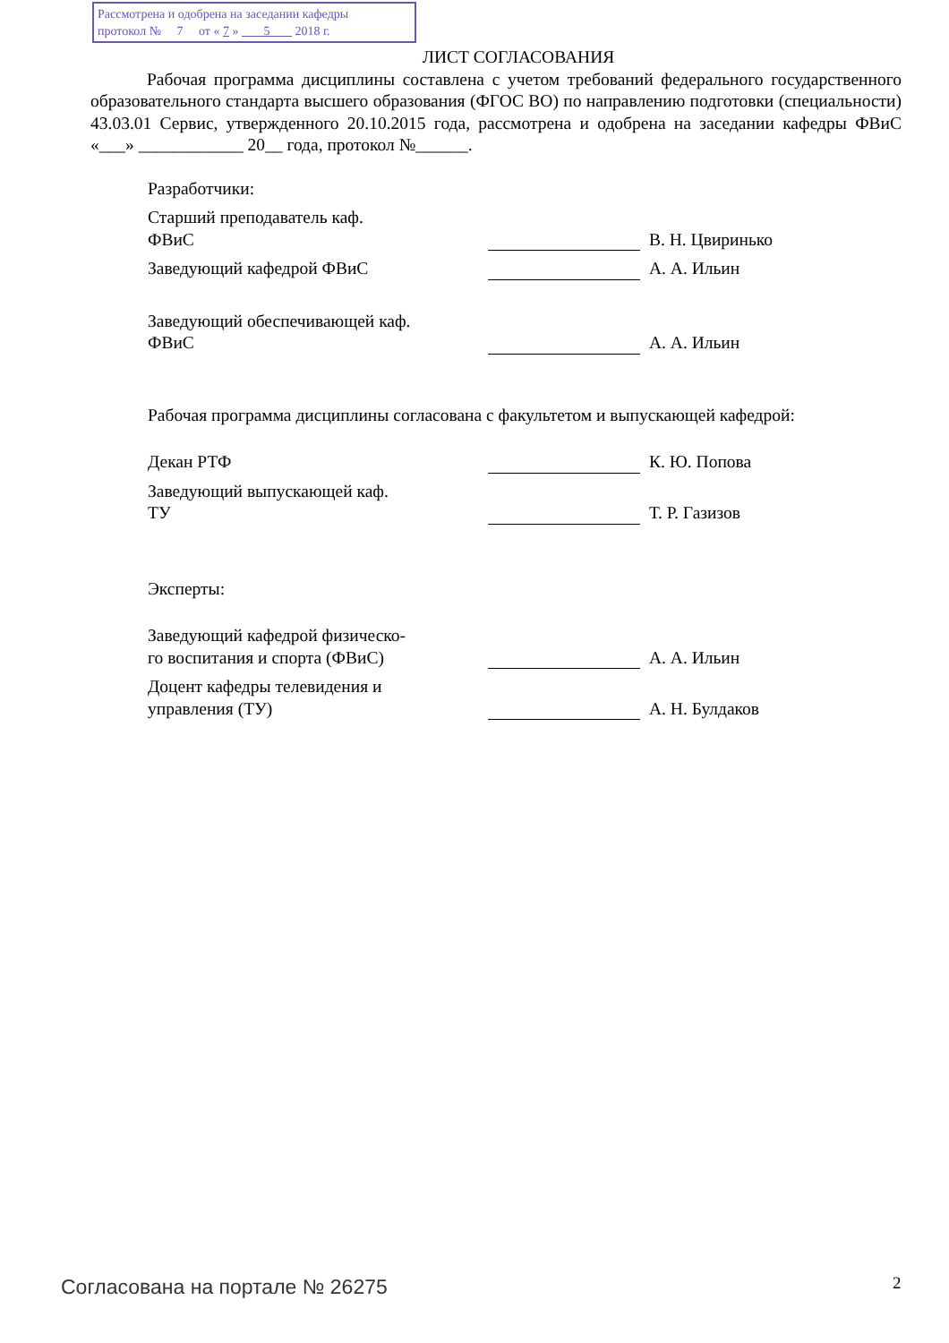Рассмотрена и одобрена на заседании кафедры
протокол № 7 от « 7 » 5 2018 г.
ЛИСТ СОГЛАСОВАНИЯ
Рабочая программа дисциплины составлена с учетом требований федерального государственного образовательного стандарта высшего образования (ФГОС ВО) по направлению подготовки (специальности) 43.03.01 Сервис, утвержденного 20.10.2015 года, рассмотрена и одобрена на заседании кафедры ФВиС «___» ____________ 20__ года, протокол №______.
Разработчики:
Старший преподаватель каф.
ФВиС
В. Н. Цвиринько
Заведующий кафедрой ФВиС
А. А. Ильин
Заведующий обеспечивающей каф.
ФВиС
А. А. Ильин
Рабочая программа дисциплины согласована с факультетом и выпускающей кафедрой:
Декан РТФ
К. Ю. Попова
Заведующий выпускающей каф.
ТУ
Т. Р. Газизов
Эксперты:
Заведующий кафедрой физическо-
го воспитания и спорта (ФВиС)
А. А. Ильин
Доцент кафедры телевидения и
управления (ТУ)
А. Н. Булдаков
Согласована на портале № 26275 2